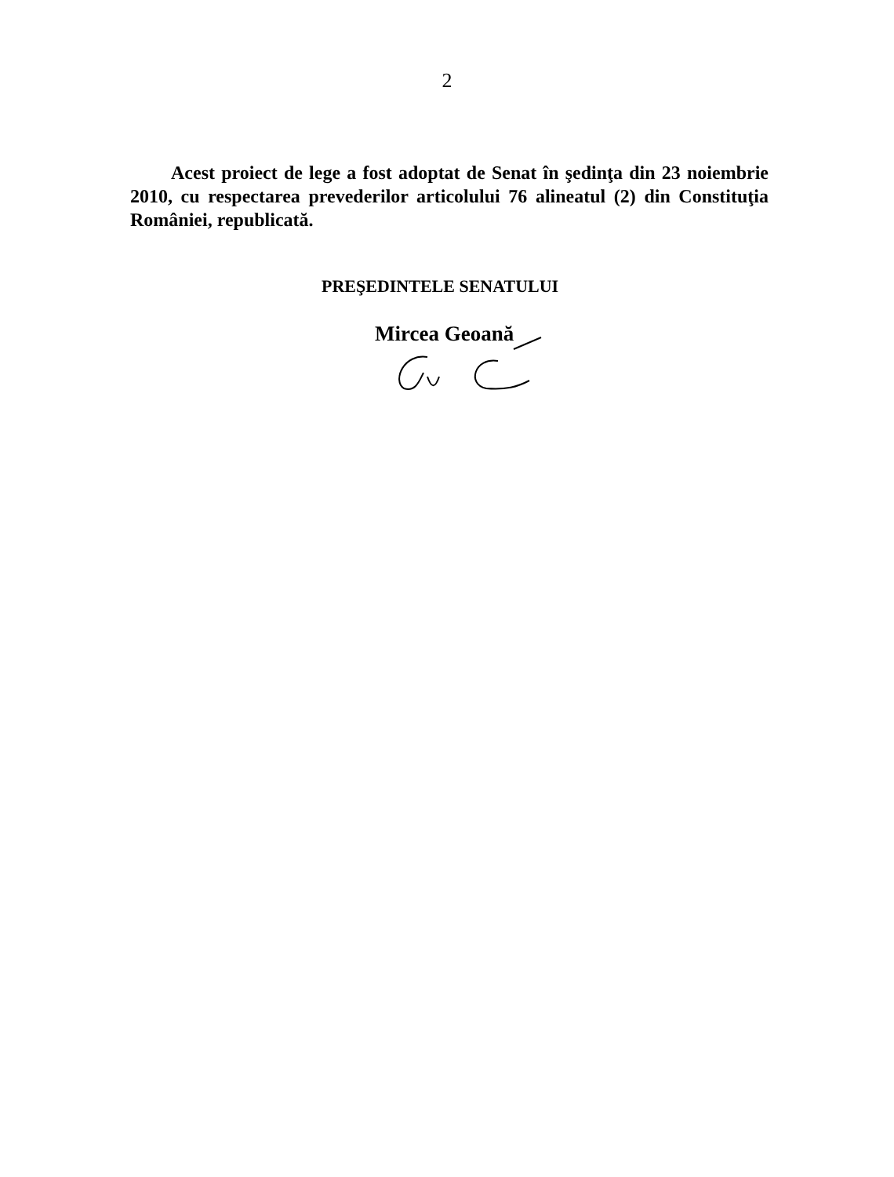2
Acest proiect de lege a fost adoptat de Senat în şedinţa din 23 noiembrie 2010, cu respectarea prevederilor articolului 76 alineatul (2) din Constituţia României, republicată.
PREŞEDINTELE SENATULUI
Mircea Geoană